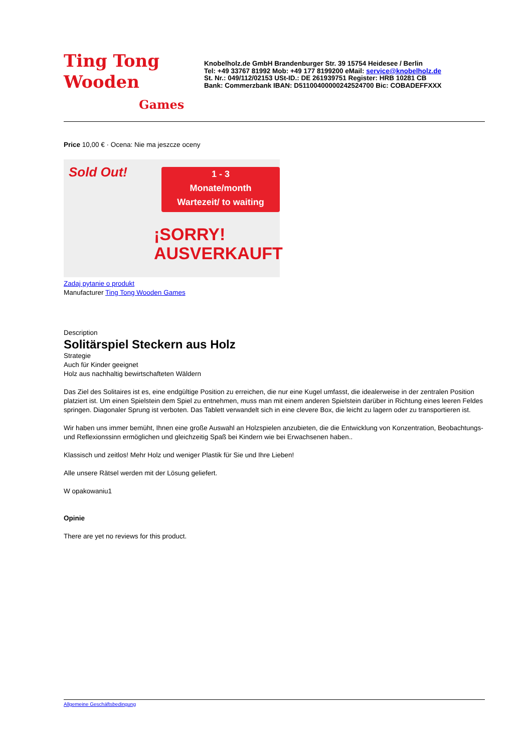Ting Tong
Wooden
Games
Knobelholz.de GmbH Brandenburger Str. 39 15754 Heidesee / Berlin
Tel: +49 33767 81992 Mob: +49 177 8199200 eMail: service@knobelholz.de
St. Nr.: 049/112/02153 USt-ID.: DE 261939751 Register: HRB 10281 CB
Bank: Commerzbank IBAN: D51100400000242524700 Bic: COBADEFFXXX
Price 10,00 € · Ocena: Nie ma jeszcze oceny
1 - 3
Monate/month
Wartezeit/ to waiting
Sold Out!
¡SORRY!
AUSVERKAUFT
Zadaj pytanie o produkt
Manufacturer Ting Tong Wooden Games
Description
Solitärspiel Steckern aus Holz
Strategie
Auch für Kinder geeignet
Holz aus nachhaltig bewirtschafteten Wäldern
Das Ziel des Solitaires ist es, eine endgültige Position zu erreichen, die nur eine Kugel umfasst, die idealerweise in der zentralen Position platziert ist. Um einen Spielstein dem Spiel zu entnehmen, muss man mit einem anderen Spielstein darüber in Richtung eines leeren Feldes springen. Diagonaler Sprung ist verboten. Das Tablett verwandelt sich in eine clevere Box, die leicht zu lagern oder zu transportieren ist.
Wir haben uns immer bemüht, Ihnen eine große Auswahl an Holzspielen anzubieten, die die Entwicklung von Konzentration, Beobachtungs- und Reflexionssinn ermöglichen und gleichzeitig Spaß bei Kindern wie bei Erwachsenen haben..
Klassisch und zeitlos! Mehr Holz und weniger Plastik für Sie und Ihre Lieben!
Alle unsere Rätsel werden mit der Lösung geliefert.
W opakowaniu1
Opinie
There are yet no reviews for this product.
Allgemeine Geschäftsbedingung